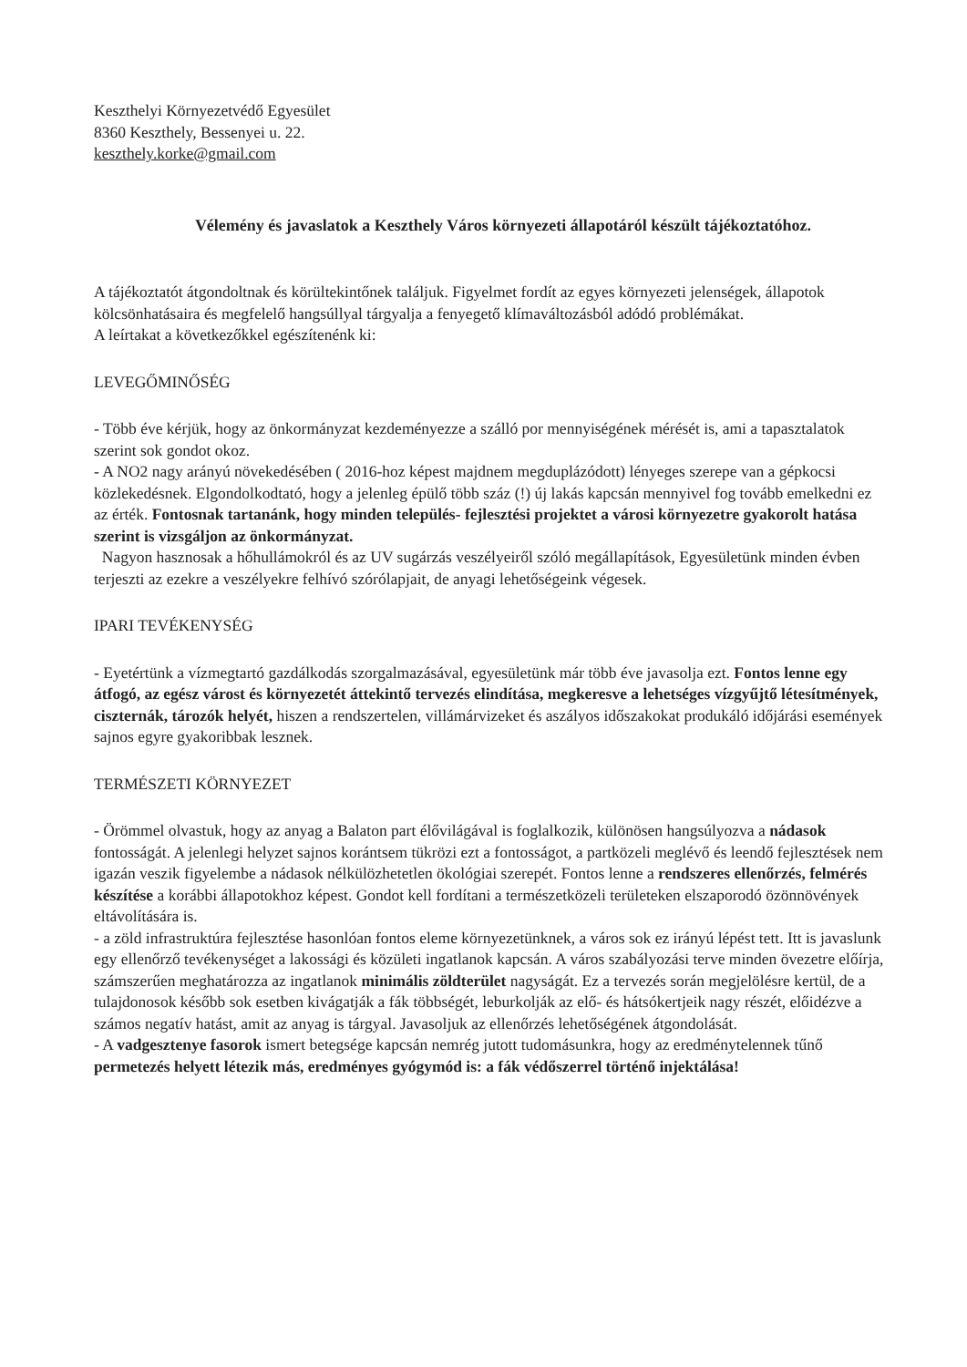Keszthelyi Környezetvédő Egyesület
8360 Keszthely, Bessenyei u. 22.
keszthely.korke@gmail.com
Vélemény és javaslatok a Keszthely Város környezeti állapotáról készült tájékoztatóhoz.
A tájékoztatót átgondoltnak és körültekintőnek találjuk. Figyelmet fordít az egyes környezeti jelenségek, állapotok kölcsönhatásaira és megfelelő hangsúllyal tárgyalja a fenyegető klímaváltozásból adódó problémákat.
A leírtakat a következőkkel egészítenénk ki:
LEVEGŐMINŐSÉG
- Több éve kérjük, hogy az önkormányzat kezdeményezze a szálló por mennyiségének mérését is, ami a tapasztalatok szerint sok gondot okoz.
- A NO2 nagy arányú növekedésében ( 2016-hoz képest majdnem megduplázódott) lényeges szerepe van a gépkocsi közlekedésnek. Elgondolkodtató, hogy a jelenleg épülő több száz (!) új lakás kapcsán mennyivel fog tovább emelkedni ez az érték. Fontosnak tartanánk, hogy minden település- fejlesztési projektet a városi környezetre gyakorolt hatása szerint is vizsgáljon az önkormányzat.
Nagyon hasznosak a hőhullámokról és az UV sugárzás veszélyeiről szóló megállapítások, Egyesületünk minden évben terjeszti az ezekre a veszélyekre felhívó szórólapjait, de anyagi lehetőségeink végesek.
IPARI TEVÉKENYSÉG
- Eyetértünk a vízmegtartó gazdálkodás szorgalmazásával, egyesületünk már több éve javasolja ezt. Fontos lenne egy átfogó, az egész várost és környezetét áttekintő tervezés elindítása, megkeresve a lehetséges vízgyűjtő létesítmények, ciszternák, tározók helyét, hiszen a rendszertelen, villámárvizeket és aszályos időszakokat produkáló időjárási események sajnos egyre gyakoribbak lesznek.
TERMÉSZETI KÖRNYEZET
- Örömmel olvastuk, hogy az anyag a Balaton part élővilágával is foglalkozik, különösen hangsúlyozva a nádasok fontosságát. A jelenlegi helyzet sajnos korántsem tükrözi ezt a fontosságot, a partközeli meglévő és leendő fejlesztések nem igazán veszik figyelembe a nádasok nélkülözhetetlen ökológiai szerepét. Fontos lenne a rendszeres ellenőrzés, felmérés készítése a korábbi állapotokhoz képest. Gondot kell fordítani a természetközeli területeken elszaporodó özönnövények eltávolítására is.
- a zöld infrastruktúra fejlesztése hasonlóan fontos eleme környezetünknek, a város sok ez irányú lépést tett. Itt is javaslunk egy ellenőrző tevékenységet a lakossági és közületi ingatlanok kapcsán. A város szabályozási terve minden övezetre előírja, számszerűen meghatározza az ingatlanok minimális zöldterület nagyságát. Ez a tervezés során megjelölésre kertül, de a tulajdonosok később sok esetben kivágatják a fák többségét, leburkolják az elő- és hátsókertjeik nagy részét, előidézve a számos negatív hatást, amit az anyag is tárgyal. Javasoljuk az ellenőrzés lehetőségének átgondolását.
- A vadgesztenye fasorok ismert betegsége kapcsán nemrég jutott tudomásunkra, hogy az eredménytelennek tűnő permetezés helyett létezik más, eredményes gyógymód is: a fák védőszerrel történő injektálása!